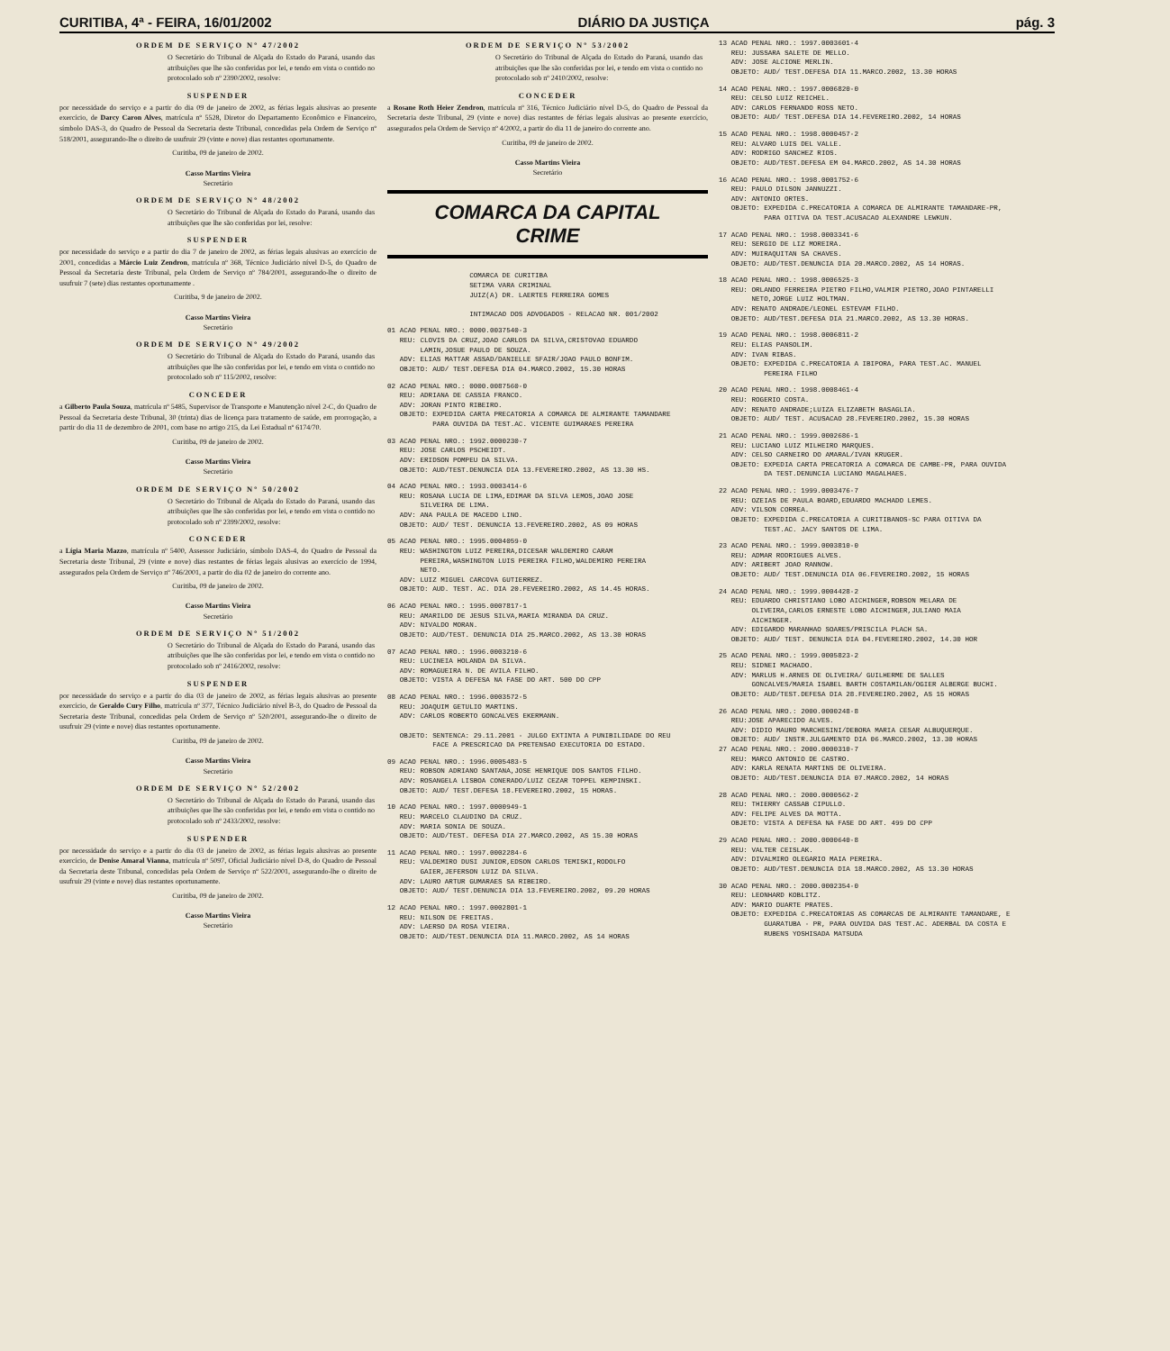CURITIBA, 4ª - FEIRA, 16/01/2002 DIÁRIO DA JUSTIÇA pág. 3
ORDEM DE SERVIÇO Nº 47/2002
O Secretário do Tribunal de Alçada do Estado do Paraná, usando das atribuições que lhe são conferidas por lei, e tendo em vista o contido no protocolado sob nº 2390/2002, resolve:
SUSPENDER
por necessidade do serviço e a partir do dia 09 de janeiro de 2002, as férias legais alusivas ao presente exercício, de Darcy Caron Alves, matrícula nº 5528, Diretor do Departamento Econômico e Financeiro, símbolo DAS-3, do Quadro de Pessoal da Secretaria deste Tribunal, concedidas pela Ordem de Serviço nº 518/2001, assegurando-lhe o direito de usufruir 29 (vinte e nove) dias restantes oportunamente.
Curitiba, 09 de janeiro de 2002.
Casso Martins Vieira
Secretário
ORDEM DE SERVIÇO Nº 48/2002
O Secretário do Tribunal de Alçada do Estado do Paraná, usando das atribuições que lhe são conferidas por lei, resolve:
SUSPENDER
por necessidade do serviço e a partir do dia 7 de janeiro de 2002, as férias legais alusivas ao exercício de 2001, concedidas a Márcio Luiz Zendron, matrícula nº 368, Técnico Judiciário nível D-5, do Quadro de Pessoal da Secretaria deste Tribunal, pela Ordem de Serviço nº 784/2001, assegurando-lhe o direito de usufruir 7 (sete) dias restantes oportunamente .
Curitiba, 9 de janeiro de 2002.
Casso Martins Vieira
Secretário
ORDEM DE SERVIÇO Nº 49/2002
O Secretário do Tribunal de Alçada do Estado do Paraná, usando das atribuições que lhe são conferidas por lei, e tendo em vista o contido no protocolado sob nº 115/2002, resolve:
CONCEDER
a Gilberto Paula Souza, matrícula nº 5485, Supervisor de Transporte e Manutenção nível 2-C, do Quadro de Pessoal da Secretaria deste Tribunal, 30 (trinta) dias de licença para tratamento de saúde, em prorrogação, a partir do dia 11 de dezembro de 2001, com base no artigo 215, da Lei Estadual nº 6174/70.
Curitiba, 09 de janeiro de 2002.
Casso Martins Vieira
Secretário
ORDEM DE SERVIÇO Nº 50/2002
O Secretário do Tribunal de Alçada do Estado do Paraná, usando das atribuições que lhe são conferidas por lei, e tendo em vista o contido no protocolado sob nº 2399/2002, resolve:
CONCEDER
a Lígia Maria Mazzo, matrícula nº 5400, Assessor Judiciário, símbolo DAS-4, do Quadro de Pessoal da Secretaria deste Tribunal, 29 (vinte e nove) dias restantes de férias legais alusivas ao exercício de 1994, assegurados pela Ordem de Serviço nº 746/2001, a partir do dia 02 de janeiro do corrente ano.
Curitiba, 09 de janeiro de 2002.
Casso Martins Vieira
Secretário
ORDEM DE SERVIÇO Nº 51/2002
O Secretário do Tribunal de Alçada do Estado do Paraná, usando das atribuições que lhe são conferidas por lei, e tendo em vista o contido no protocolado sob nº 2416/2002, resolve:
SUSPENDER
por necessidade do serviço e a partir do dia 03 de janeiro de 2002, as férias legais alusivas ao presente exercício, de Geraldo Cury Filho, matrícula nº 377, Técnico Judiciário nível B-3, do Quadro de Pessoal da Secretaria deste Tribunal, concedidas pela Ordem de Serviço nº 520/2001, assegurando-lhe o direito de usufruir 29 (vinte e nove) dias restantes oportunamente.
Curitiba, 09 de janeiro de 2002.
Casso Martins Vieira
Secretário
ORDEM DE SERVIÇO Nº 52/2002
O Secretário do Tribunal de Alçada do Estado do Paraná, usando das atribuições que lhe são conferidas por lei, e tendo em vista o contido no protocolado sob nº 2433/2002, resolve:
SUSPENDER
por necessidade do serviço e a partir do dia 03 de janeiro de 2002, as férias legais alusivas ao presente exercício, de Denise Amaral Vianna, matrícula nº 5097, Oficial Judiciário nível D-8, do Quadro de Pessoal da Secretaria deste Tribunal, concedidas pela Ordem de Serviço nº 522/2001, assegurando-lhe o direito de usufruir 29 (vinte e nove) dias restantes oportunamente.
Curitiba, 09 de janeiro de 2002.
Casso Martins Vieira
Secretário
ORDEM DE SERVIÇO Nº 53/2002
O Secretário do Tribunal de Alçada do Estado do Paraná, usando das atribuições que lhe são conferidas por lei, e tendo em vista o contido no protocolado sob nº 2410/2002, resolve:
CONCEDER
a Rosane Roth Heier Zendron, matrícula nº 316, Técnico Judiciário nível D-5, do Quadro de Pessoal da Secretaria deste Tribunal, 29 (vinte e nove) dias restantes de férias legais alusivas ao presente exercício, assegurados pela Ordem de Serviço nº 4/2002, a partir do dia 11 de janeiro do corrente ano.
Curitiba, 09 de janeiro de 2002.
Casso Martins Vieira
Secretário
COMARCA DA CAPITAL
CRIME
COMARCA DE CURITIBA SETIMA VARA CRIMINAL JUIZ(A) DR. LAERTES FERREIRA GOMES INTIMACAO DOS ADVOGADOS - RELACAO NR. 001/2002
01 ACAO PENAL NRO.: 0000.0037540-3 REU: CLOVIS DA CRUZ,JOAO CARLOS DA SILVA,CRISTOVAO EDUARDO LAMIN,JOSUE PAULO DE SOUZA. ADV: ELIAS MATTAR ASSAD/DANIELLE SFAIR/JOAO PAULO BONFIM. OBJETO: AUD/ TEST.DEFESA DIA 04.MARCO.2002, 15.30 HORAS
02 ACAO PENAL NRO.: 0000.0087560-0 REU: ADRIANA DE CASSIA FRANCO. ADV: JORAN PINTO RIBEIRO. OBJETO: EXPEDIDA CARTA PRECATORIA A COMARCA DE ALMIRANTE TAMANDARE PARA OUVIDA DA TEST.AC. VICENTE GUIMARAES PEREIRA
03 ACAO PENAL NRO.: 1992.0000230-7 REU: JOSE CARLOS PSCHEIDT. ADV: ERIDSON POMPEU DA SILVA. OBJETO: AUD/TEST.DENUNCIA DIA 13.FEVEREIRO.2002, AS 13.30 HS.
04 ACAO PENAL NRO.: 1993.0003414-6 REU: ROSANA LUCIA DE LIMA,EDIMAR DA SILVA LEMOS,JOAO JOSE SILVEIRA DE LIMA. ADV: ANA PAULA DE MACEDO LINO. OBJETO: AUD/ TEST. DENUNCIA 13.FEVEREIRO.2002, AS 09 HORAS
05 ACAO PENAL NRO.: 1995.0004059-0 REU: WASHINGTON LUIZ PEREIRA,DICESAR WALDEMIRO CARAM PEREIRA,WASHINGTON LUIS PEREIRA FILHO,WALDEMIRO PEREIRA NETO. ADV: LUIZ MIGUEL CARCOVA GUTIERREZ. OBJETO: AUD. TEST. AC. DIA 20.FEVEREIRO.2002, AS 14.45 HORAS.
06 ACAO PENAL NRO.: 1995.0007817-1 REU: AMARILDO DE JESUS SILVA,MARIA MIRANDA DA CRUZ. ADV: NIVALDO MORAN. OBJETO: AUD/TEST. DENUNCIA DIA 25.MARCO.2002, AS 13.30 HORAS
07 ACAO PENAL NRO.: 1996.0003210-6 REU: LUCINEIA HOLANDA DA SILVA. ADV: ROMAGUEIRA N. DE AVILA FILHO. OBJETO: VISTA A DEFESA NA FASE DO ART. 500 DO CPP
08 ACAO PENAL NRO.: 1996.0003572-5 REU: JOAQUIM GETULIO MARTINS. ADV: CARLOS ROBERTO GONCALVES EKERMANN. OBJETO: SENTENCA: 29.11.2001 - JULGO EXTINTA A PUNIBILIDADE DO REU FACE A PRESCRICAO DA PRETENSAO EXECUTORIA DO ESTADO.
09 ACAO PENAL NRO.: 1996.0005483-5 REU: ROBSON ADRIANO SANTANA,JOSE HENRIQUE DOS SANTOS FILHO. ADV: ROSANGELA LISBOA CONERADO/LUIZ CEZAR TOPPEL KEMPINSKI. OBJETO: AUD/ TEST.DEFESA 18.FEVEREIRO.2002, 15 HORAS.
10 ACAO PENAL NRO.: 1997.0000949-1 REU: MARCELO CLAUDINO DA CRUZ. ADV: MARIA SONIA DE SOUZA. OBJETO: AUD/TEST. DEFESA DIA 27.MARCO.2002, AS 15.30 HORAS
11 ACAO PENAL NRO.: 1997.0002284-6 REU: VALDEMIRO DUSI JUNIOR,EDSON CARLOS TEMISKI,RODOLFO GAIER,JEFERSON LUIZ DA SILVA. ADV: LAURO ARTUR GUMARAES SA RIBEIRO. OBJETO: AUD/ TEST.DENUNCIA DIA 13.FEVEREIRO.2002, 09.20 HORAS
12 ACAO PENAL NRO.: 1997.0002801-1 REU: NILSON DE FREITAS. ADV: LAERSO DA ROSA VIEIRA. OBJETO: AUD/TEST.DENUNCIA DIA 11.MARCO.2002, AS 14 HORAS
13 ACAO PENAL NRO.: 1997.0003601-4 REU: JUSSARA SALETE DE MELLO. ADV: JOSE ALCIONE MERLIN. OBJETO: AUD/ TEST.DEFESA DIA 11.MARCO.2002, 13.30 HORAS
14 ACAO PENAL NRO.: 1997.0006820-0 REU: CELSO LUIZ REICHEL. ADV: CARLOS FERNANDO ROSS NETO. OBJETO: AUD/ TEST.DEFESA DIA 14.FEVEREIRO.2002, 14 HORAS
15 ACAO PENAL NRO.: 1998.0000457-2 REU: ALVARO LUIS DEL VALLE. ADV: RODRIGO SANCHEZ RIOS. OBJETO: AUD/TEST.DEFESA EM 04.MARCO.2002, AS 14.30 HORAS
16 ACAO PENAL NRO.: 1998.0001752-6 REU: PAULO DILSON JANNUZZI. ADV: ANTONIO ORTES. OBJETO: EXPEDIDA C.PRECATORIA A COMARCA DE ALMIRANTE TAMANDARE-PR, PARA OITIVA DA TEST.ACUSACAO ALEXANDRE LEWKUN.
17 ACAO PENAL NRO.: 1998.0003341-6 REU: SERGIO DE LIZ MOREIRA. ADV: MUIRAQUITAN SA CHAVES. OBJETO: AUD/TEST.DENUNCIA DIA 20.MARCO.2002, AS 14 HORAS.
18 ACAO PENAL NRO.: 1998.0006525-3 REU: ORLANDO FERREIRA PIETRO FILHO,VALMIR PIETRO,JOAO PINTARELLI NETO,JORGE LUIZ HOLTMAN. ADV: RENATO ANDRADE/LEONEL ESTEVAM FILHO. OBJETO: AUD/TEST.DEFESA DIA 21.MARCO.2002, AS 13.30 HORAS.
19 ACAO PENAL NRO.: 1998.0006811-2 REU: ELIAS PANSOLIM. ADV: IVAN RIBAS. OBJETO: EXPEDIDA C.PRECATORIA A IBIPORA, PARA TEST.AC. MANUEL PEREIRA FILHO
20 ACAO PENAL NRO.: 1998.0008461-4 REU: ROGERIO COSTA. ADV: RENATO ANDRADE;LUIZA ELIZABETH BASAGLIA. OBJETO: AUD/ TEST. ACUSACAO 28.FEVEREIRO.2002, 15.30 HORAS
21 ACAO PENAL NRO.: 1999.0002686-1 REU: LUCIANO LUIZ MILHEIRO MARQUES. ADV: CELSO CARNEIRO DO AMARAL/IVAN KRUGER. OBJETO: EXPEDIA CARTA PRECATORIA A COMARCA DE CAMBE-PR, PARA OUVIDA DA TEST.DENUNCIA LUCIANO MAGALHAES.
22 ACAO PENAL NRO.: 1999.0003476-7 REU: OZEIAS DE PAULA BOARD,EDUARDO MACHADO LEMES. ADV: VILSON CORREA. OBJETO: EXPEDIDA C.PRECATORIA A CURITIBANOS-SC PARA OITIVA DA TEST.AC. JACY SANTOS DE LIMA.
23 ACAO PENAL NRO.: 1999.0003810-0 REU: ADMAR RODRIGUES ALVES. ADV: ARIBERT JOAO RANNOW. OBJETO: AUD/ TEST.DENUNCIA DIA 06.FEVEREIRO.2002, 15 HORAS
24 ACAO PENAL NRO.: 1999.0004428-2 REU: EDUARDO CHRISTIANO LOBO AICHINGER,ROBSON MELARA DE OLIVEIRA,CARLOS ERNESTE LOBO AICHINGER,JULIANO MAIA AICHINGER. ADV: EDIGARDO MARANHAO SOARES/PRISCILA PLACH SA. OBJETO: AUD/ TEST. DENUNCIA DIA 04.FEVEREIRO.2002, 14.30 HOR
25 ACAO PENAL NRO.: 1999.0005823-2 REU: SIDNEI MACHADO. ADV: MARLUS H.ARNES DE OLIVEIRA/ GUILHERME DE SALLES GONCALVES/MARIA ISABEL BARTH COSTAMILAN/OGIER ALBERGE BUCHI. OBJETO: AUD/TEST.DEFESA DIA 28.FEVEREIRO.2002, AS 15 HORAS
26 ACAO PENAL NRO.: 2000.0000248-8 REU:JOSE APARECIDO ALVES. ADV: DIDIO MAURO MARCHESINI/DEBORA MARIA CESAR ALBUQUERQUE. OBJETO: AUD/ INSTR.JULGAMENTO DIA 06.MARCO.2002, 13.30 HORAS 27 ACAO PENAL NRO.: 2000.0000310-7 REU: MARCO ANTONIO DE CASTRO. ADV: KARLA RENATA MARTINS DE OLIVEIRA. OBJETO: AUD/TEST.DENUNCIA DIA 07.MARCO.2002, 14 HORAS
28 ACAO PENAL NRO.: 2000.0000562-2 REU: THIERRY CASSAB CIPULLO. ADV: FELIPE ALVES DA MOTTA. OBJETO: VISTA A DEFESA NA FASE DO ART. 499 DO CPP
29 ACAO PENAL NRO.: 2000.0000640-8 REU: VALTER CEISLAK. ADV: DIVALMIRO OLEGARIO MAIA PEREIRA. OBJETO: AUD/TEST.DENUNCIA DIA 18.MARCO.2002, AS 13.30 HORAS
30 ACAO PENAL NRO.: 2000.0002354-0 REU: LEONHARD KOBLITZ. ADV: MARIO DUARTE PRATES. OBJETO: EXPEDIDA C.PRECATORIAS AS COMARCAS DE ALMIRANTE TAMANDARE, E GUARATUBA - PR, PARA OUVIDA DAS TEST.AC. ADERBAL DA COSTA E RUBENS YOSHISADA MATSUDA